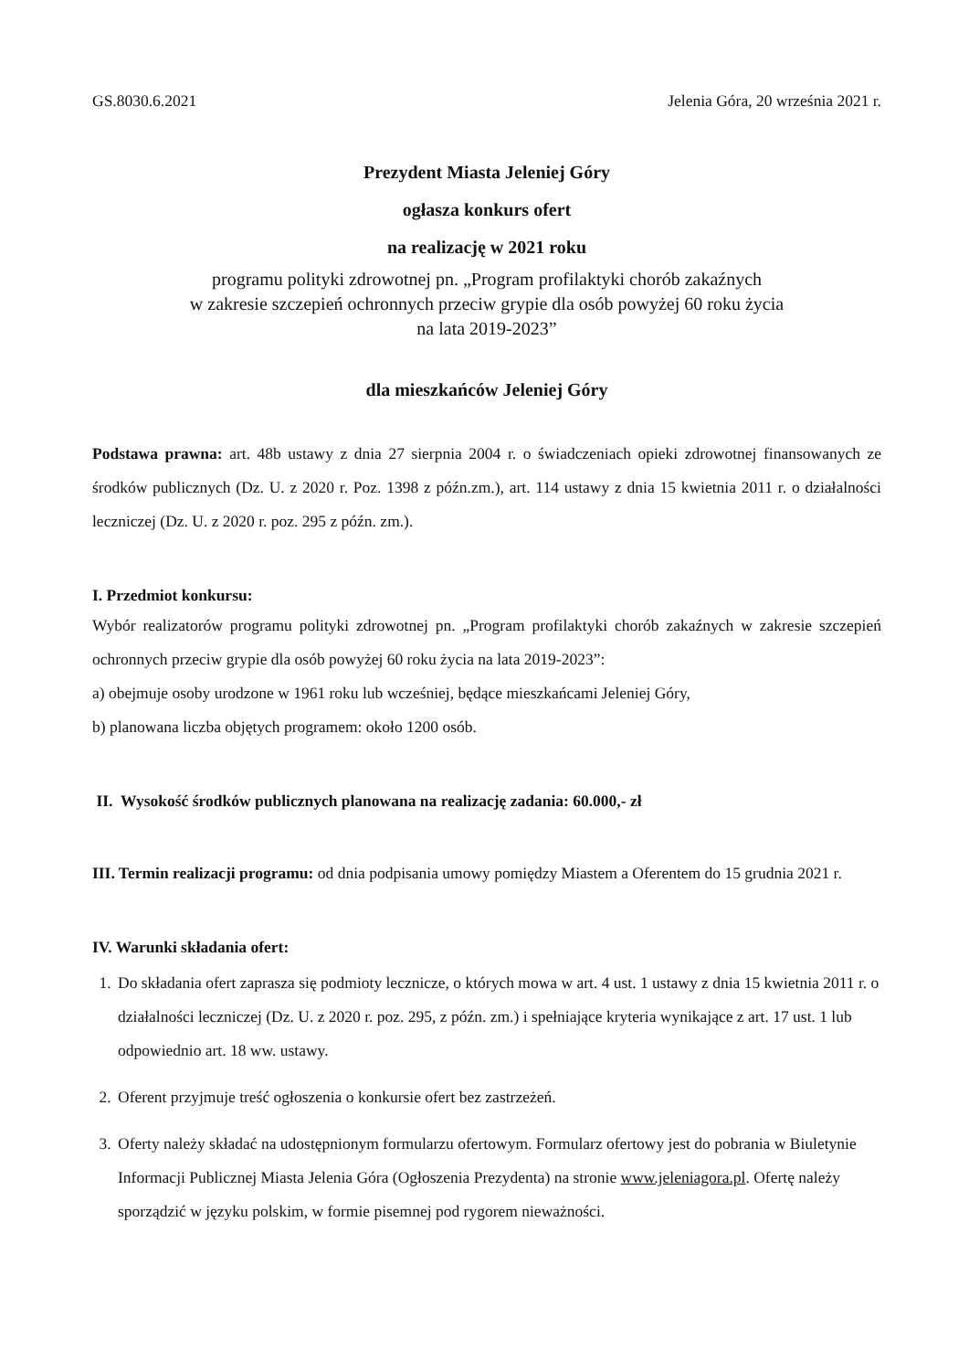GS.8030.6.2021 Jelenia Góra, 20 września 2021 r.
Prezydent Miasta Jeleniej Góry
ogłasza konkurs ofert
na realizację w 2021 roku
programu polityki zdrowotnej pn. „Program profilaktyki chorób zakaźnych
w zakresie szczepień ochronnych przeciw grypie dla osób powyżej 60 roku życia
na lata 2019-2023”
dla mieszkańców Jeleniej Góry
Podstawa prawna: art. 48b ustawy z dnia 27 sierpnia 2004 r. o świadczeniach opieki zdrowotnej finansowanych ze środków publicznych (Dz. U. z 2020 r. Poz. 1398 z późn.zm.), art. 114 ustawy z dnia 15 kwietnia 2011 r. o działalności leczniczej (Dz. U. z 2020 r. poz. 295 z późn. zm.).
I. Przedmiot konkursu:
Wybór realizatorów programu polityki zdrowotnej pn. „Program profilaktyki chorób zakaźnych w zakresie szczepień ochronnych przeciw grypie dla osób powyżej 60 roku życia na lata 2019-2023”:
a) obejmuje osoby urodzone w 1961 roku lub wcześniej, będące mieszkańcami Jeleniej Góry,
b) planowana liczba objętych programem: około 1200 osób.
II. Wysokość środków publicznych planowana na realizację zadania: 60.000,- zł
III. Termin realizacji programu: od dnia podpisania umowy pomiędzy Miastem a Oferentem do 15 grudnia 2021 r.
IV. Warunki składania ofert:
1. Do składania ofert zaprasza się podmioty lecznicze, o których mowa w art. 4 ust. 1 ustawy z dnia 15 kwietnia 2011 r. o działalności leczniczej (Dz. U. z 2020 r. poz. 295, z późn. zm.) i spełniające kryteria wynikające z art. 17 ust. 1 lub odpowiednio art. 18 ww. ustawy.
2. Oferent przyjmuje treść ogłoszenia o konkursie ofert bez zastrzeżeń.
3. Oferty należy składać na udostępnionym formularzu ofertowym. Formularz ofertowy jest do pobrania w Biuletynie Informacji Publicznej Miasta Jelenia Góra (Ogłoszenia Prezydenta) na stronie www.jeleniagora.pl. Ofertę należy sporządzić w języku polskim, w formie pisemnej pod rygorem nieważności.